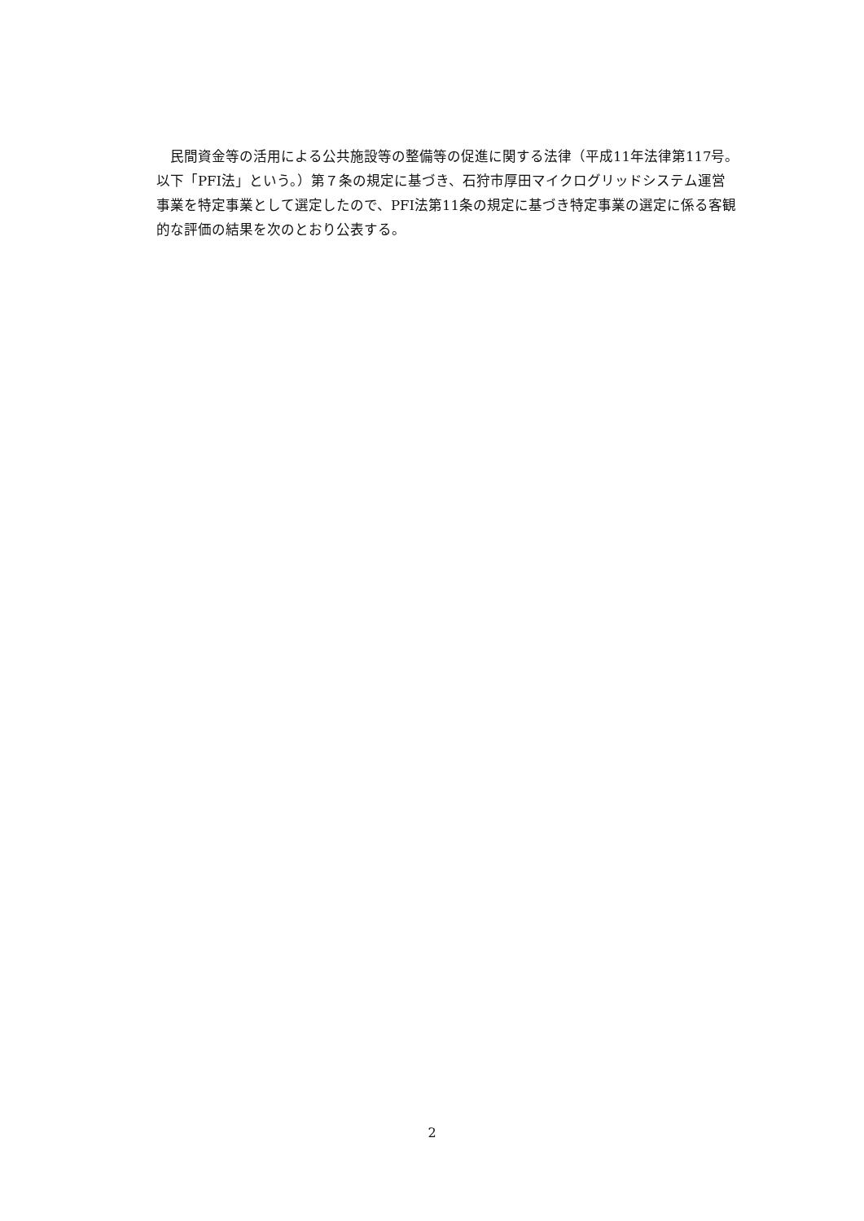民間資金等の活用による公共施設等の整備等の促進に関する法律（平成11年法律第117号。以下「PFI法」という。）第７条の規定に基づき、石狩市厚田マイクログリッドシステム運営事業を特定事業として選定したので、PFI法第11条の規定に基づき特定事業の選定に係る客観的な評価の結果を次のとおり公表する。
2